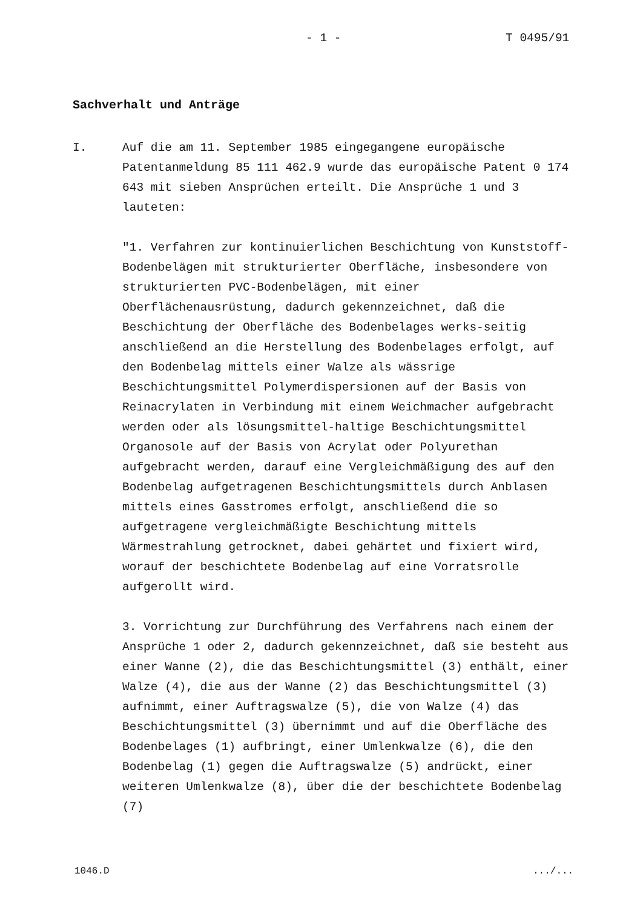- 1 - T 0495/91
Sachverhalt und Anträge
I. Auf die am 11. September 1985 eingegangene europäische Patentanmeldung 85 111 462.9 wurde das europäische Patent 0 174 643 mit sieben Ansprüchen erteilt. Die Ansprüche 1 und 3 lauteten:
"1. Verfahren zur kontinuierlichen Beschichtung von Kunststoff-Bodenbelägen mit strukturierter Oberfläche, insbesondere von strukturierten PVC-Bodenbelägen, mit einer Oberflächenausrüstung, dadurch gekennzeichnet, daß die Beschichtung der Oberfläche des Bodenbelages werks-seitig anschließend an die Herstellung des Bodenbelages erfolgt, auf den Bodenbelag mittels einer Walze als wässrige Beschichtungsmittel Polymerdispersionen auf der Basis von Reinacrylaten in Verbindung mit einem Weichmacher aufgebracht werden oder als lösungsmittel-haltige Beschichtungsmittel Organosole auf der Basis von Acrylat oder Polyurethan aufgebracht werden, darauf eine Vergleichmäßigung des auf den Bodenbelag aufgetragenen Beschichtungsmittels durch Anblasen mittels eines Gasstromes erfolgt, anschließend die so aufgetragene vergleichmäßigte Beschichtung mittels Wärmestrahlung getrocknet, dabei gehärtet und fixiert wird, worauf der beschichtete Bodenbelag auf eine Vorratsrolle aufgerollt wird.
3. Vorrichtung zur Durchführung des Verfahrens nach einem der Ansprüche 1 oder 2, dadurch gekennzeichnet, daß sie besteht aus einer Wanne (2), die das Beschichtungsmittel (3) enthält, einer Walze (4), die aus der Wanne (2) das Beschichtungsmittel (3) aufnimmt, einer Auftragswalze (5), die von Walze (4) das Beschichtungsmittel (3) übernimmt und auf die Oberfläche des Bodenbelages (1) aufbringt, einer Umlenkwalze (6), die den Bodenbelag (1) gegen die Auftragswalze (5) andrückt, einer weiteren Umlenkwalze (8), über die der beschichtete Bodenbelag (7)
1046.D .../...